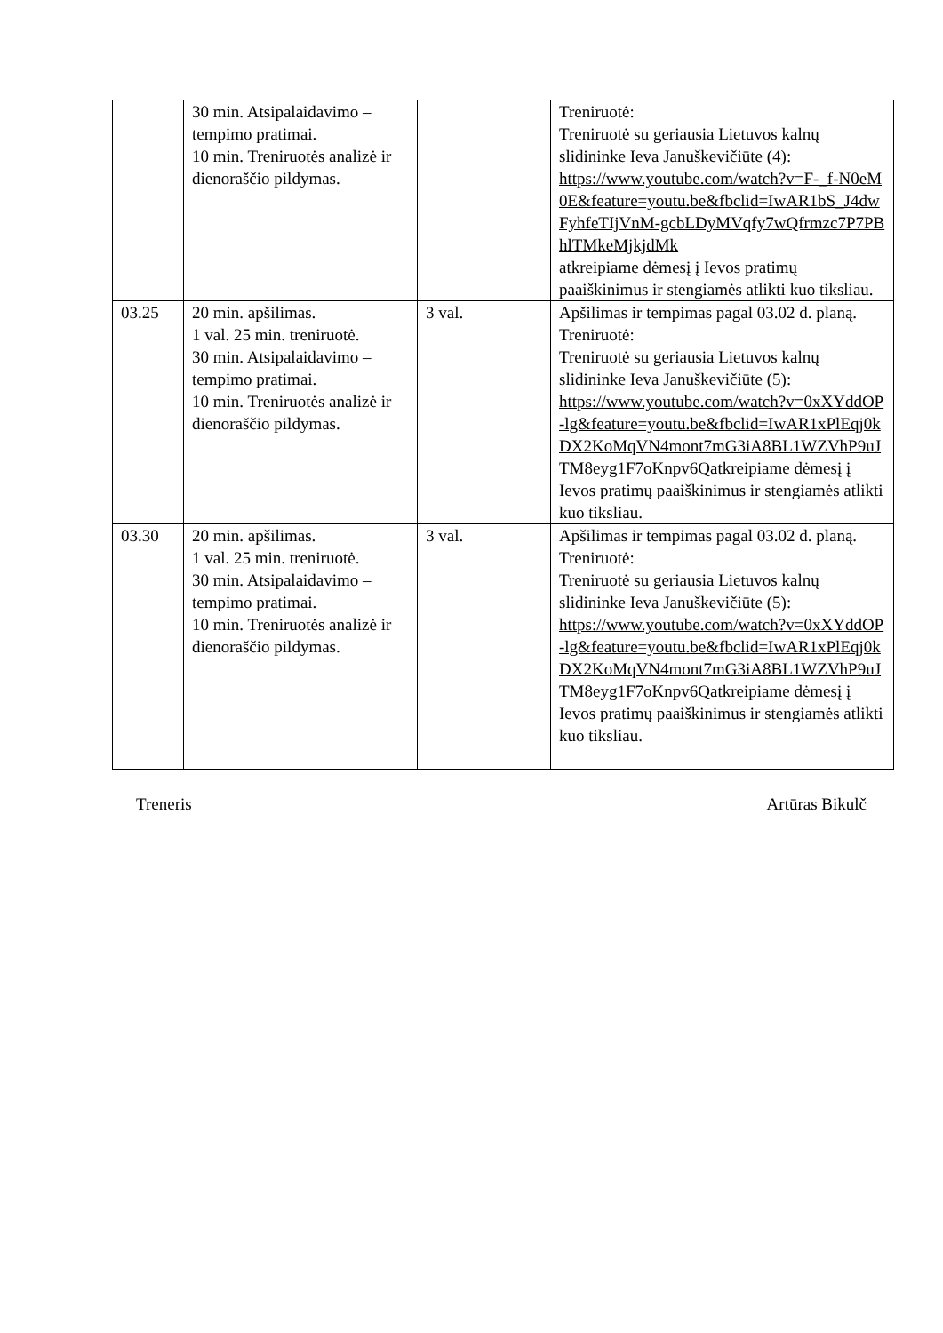| | 30 min. Atsipalaidavimo – tempimo pratimai. 10 min. Treniruotės analizė ir dienoraščio pildymas. | | Treniruotė: Treniruotė su geriausia Lietuvos kalnų slidininke Ieva Januškevičiūte (4): https://www.youtube.com/watch?v=F-_f-N0eM0E&feature=youtu.be&fbclid=IwAR1bS_J4dwFyhfeTIjVnM-gcbLDyMVqfy7wQfrmzc7P7PBhlTMkeMjkjdMk atkreipiame dėmesį į Ievos pratimų paaiškinimus ir stengiamės atlikti kuo tiksliau. |
| 03.25 | 20 min. apšilimas. 1 val. 25 min. treniruotė. 30 min. Atsipalaidavimo – tempimo pratimai. 10 min. Treniruotės analizė ir dienoraščio pildymas. | 3 val. | Apšilimas ir tempimas pagal 03.02 d. planą. Treniruotė: Treniruotė su geriausia Lietuvos kalnų slidininke Ieva Januškevičiūte (5): https://www.youtube.com/watch?v=0xXYddOP-lg&feature=youtu.be&fbclid=IwAR1xPlEqj0kDX2KoMqVN4mont7mG3iA8BL1WZVhP9uJTM8eyg1F7oKnpv6Q atkreipiame dėmesį į Ievos pratimų paaiškinimus ir stengiamės atlikti kuo tiksliau. |
| 03.30 | 20 min. apšilimas. 1 val. 25 min. treniruotė. 30 min. Atsipalaidavimo – tempimo pratimai. 10 min. Treniruotės analizė ir dienoraščio pildymas. | 3 val. | Apšilimas ir tempimas pagal 03.02 d. planą. Treniruotė: Treniruotė su geriausia Lietuvos kalnų slidininke Ieva Januškevičiūte (5): https://www.youtube.com/watch?v=0xXYddOP-lg&feature=youtu.be&fbclid=IwAR1xPlEqj0kDX2KoMqVN4mont7mG3iA8BL1WZVhP9uJTM8eyg1F7oKnpv6Q atkreipiame dėmesį į Ievos pratimų paaiškinimus ir stengiamės atlikti kuo tiksliau. |
Treneris Artūras Bikulč